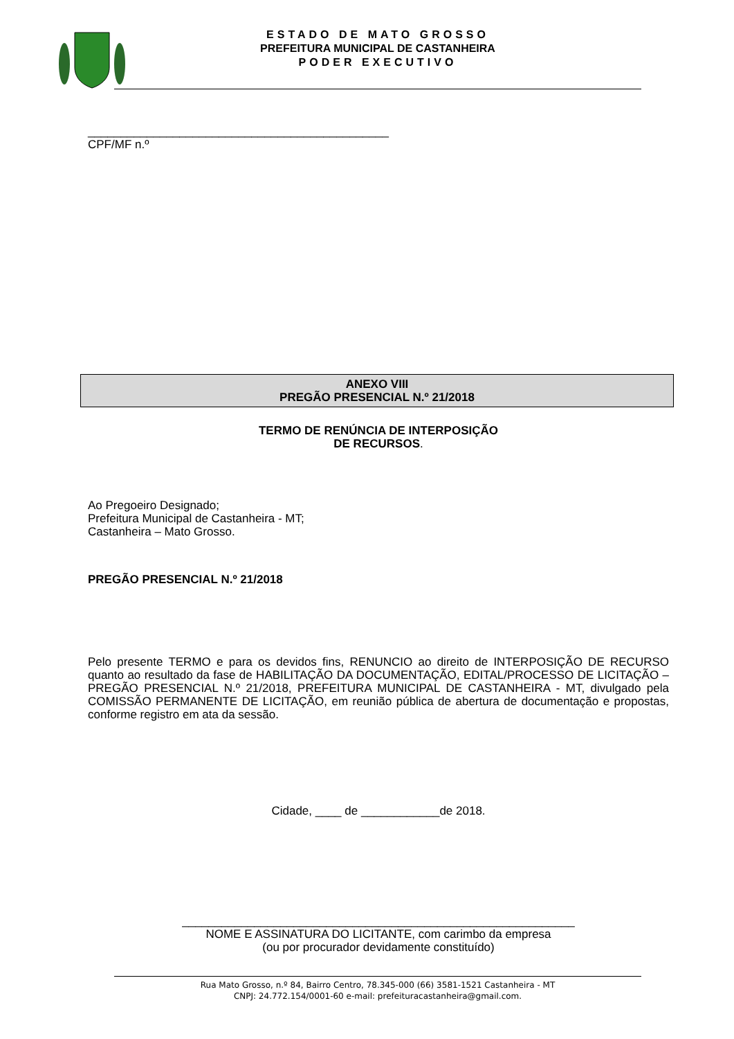ESTADO DE MATO GROSSO
PREFEITURA MUNICIPAL DE CASTANHEIRA
PODER EXECUTIVO
______________________________________________
CPF/MF n.º
ANEXO VIII
PREGÃO PRESENCIAL N.º 21/2018
TERMO DE RENÚNCIA DE INTERPOSIÇÃO
DE RECURSOS.
Ao Pregoeiro Designado;
Prefeitura Municipal de Castanheira - MT;
Castanheira – Mato Grosso.
PREGÃO PRESENCIAL N.º 21/2018
Pelo presente TERMO e para os devidos fins, RENUNCIO ao direito de INTERPOSIÇÃO DE RECURSO quanto ao resultado da fase de HABILITAÇÃO DA DOCUMENTAÇÃO, EDITAL/PROCESSO DE LICITAÇÃO – PREGÃO PRESENCIAL N.º 21/2018, PREFEITURA MUNICIPAL DE CASTANHEIRA - MT, divulgado pela COMISSÃO PERMANENTE DE LICITAÇÃO, em reunião pública de abertura de documentação e propostas, conforme registro em ata da sessão.
Cidade, ____ de ____________de 2018.
____________________________________________________________
NOME E ASSINATURA DO LICITANTE, com carimbo da empresa
(ou por procurador devidamente constituído)
Rua Mato Grosso, n.º 84, Bairro Centro, 78.345-000 (66) 3581-1521 Castanheira - MT
CNPJ: 24.772.154/0001-60 e-mail: prefeituracastanheira@gmail.com.